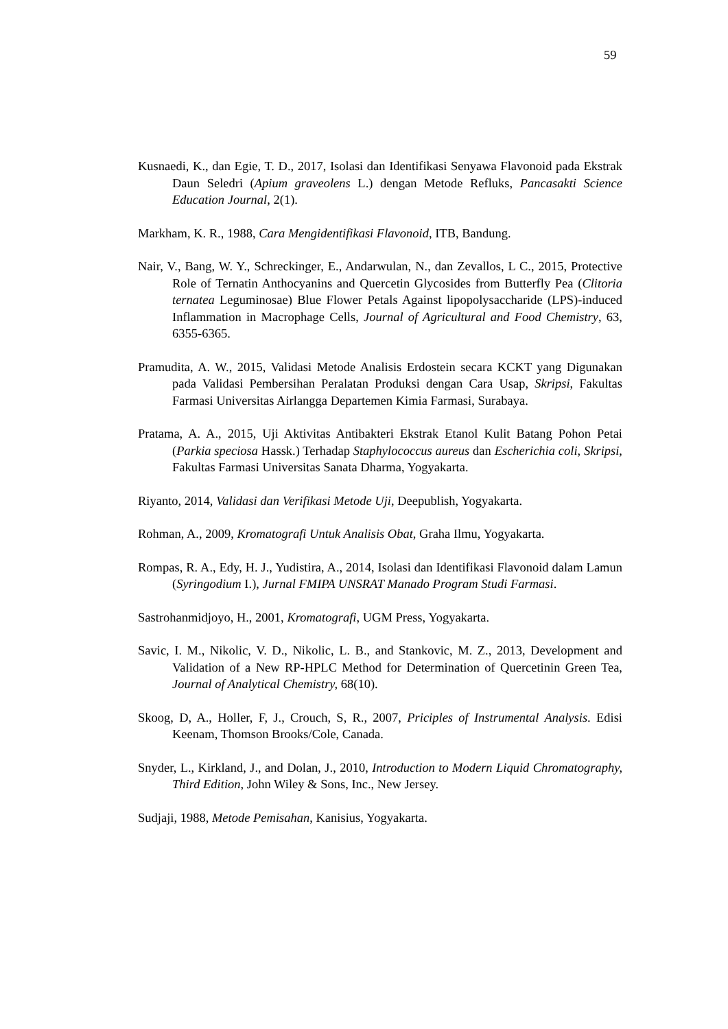59
Kusnaedi, K., dan Egie, T. D., 2017, Isolasi dan Identifikasi Senyawa Flavonoid pada Ekstrak Daun Seledri (Apium graveolens L.) dengan Metode Refluks, Pancasakti Science Education Journal, 2(1).
Markham, K. R., 1988, Cara Mengidentifikasi Flavonoid, ITB, Bandung.
Nair, V., Bang, W. Y., Schreckinger, E., Andarwulan, N., dan Zevallos, L C., 2015, Protective Role of Ternatin Anthocyanins and Quercetin Glycosides from Butterfly Pea (Clitoria ternatea Leguminosae) Blue Flower Petals Against lipopolysaccharide (LPS)-induced Inflammation in Macrophage Cells, Journal of Agricultural and Food Chemistry, 63, 6355-6365.
Pramudita, A. W., 2015, Validasi Metode Analisis Erdostein secara KCKT yang Digunakan pada Validasi Pembersihan Peralatan Produksi dengan Cara Usap, Skripsi, Fakultas Farmasi Universitas Airlangga Departemen Kimia Farmasi, Surabaya.
Pratama, A. A., 2015, Uji Aktivitas Antibakteri Ekstrak Etanol Kulit Batang Pohon Petai (Parkia speciosa Hassk.) Terhadap Staphylococcus aureus dan Escherichia coli, Skripsi, Fakultas Farmasi Universitas Sanata Dharma, Yogyakarta.
Riyanto, 2014, Validasi dan Verifikasi Metode Uji, Deepublish, Yogyakarta.
Rohman, A., 2009, Kromatografi Untuk Analisis Obat, Graha Ilmu, Yogyakarta.
Rompas, R. A., Edy, H. J., Yudistira, A., 2014, Isolasi dan Identifikasi Flavonoid dalam Lamun (Syringodium I.), Jurnal FMIPA UNSRAT Manado Program Studi Farmasi.
Sastrohanmidjoyo, H., 2001, Kromatografi, UGM Press, Yogyakarta.
Savic, I. M., Nikolic, V. D., Nikolic, L. B., and Stankovic, M. Z., 2013, Development and Validation of a New RP-HPLC Method for Determination of Quercetinin Green Tea, Journal of Analytical Chemistry, 68(10).
Skoog, D, A., Holler, F, J., Crouch, S, R., 2007, Priciples of Instrumental Analysis. Edisi Keenam, Thomson Brooks/Cole, Canada.
Snyder, L., Kirkland, J., and Dolan, J., 2010, Introduction to Modern Liquid Chromatography, Third Edition, John Wiley & Sons, Inc., New Jersey.
Sudjaji, 1988, Metode Pemisahan, Kanisius, Yogyakarta.